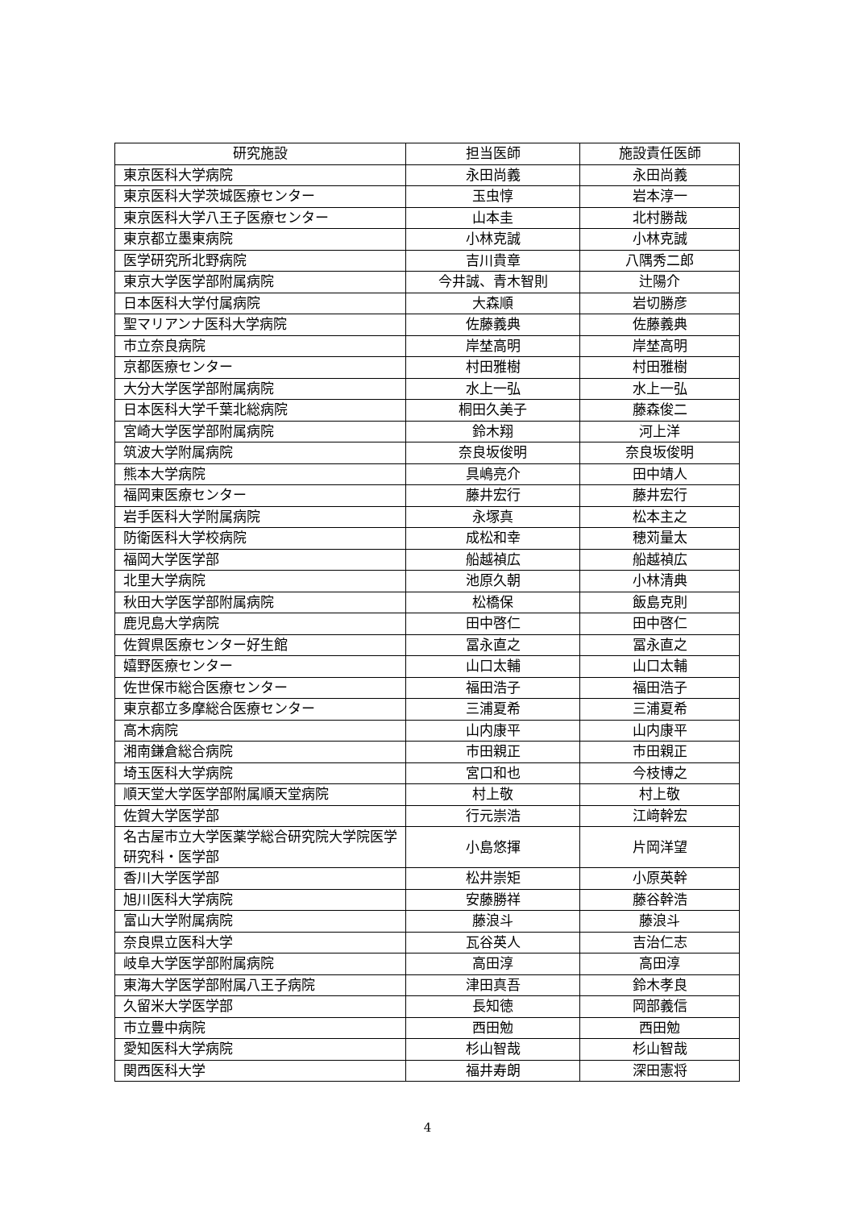| 研究施設 | 担当医師 | 施設責任医師 |
| --- | --- | --- |
| 東京医科大学病院 | 永田尚義 | 永田尚義 |
| 東京医科大学茨城医療センター | 玉虫惇 | 岩本淳一 |
| 東京医科大学八王子医療センター | 山本圭 | 北村勝哉 |
| 東京都立墨東病院 | 小林克誠 | 小林克誠 |
| 医学研究所北野病院 | 吉川貴章 | 八隅秀二郎 |
| 東京大学医学部附属病院 | 今井誠、青木智則 | 辻陽介 |
| 日本医科大学付属病院 | 大森順 | 岩切勝彦 |
| 聖マリアンナ医科大学病院 | 佐藤義典 | 佐藤義典 |
| 市立奈良病院 | 岸埜高明 | 岸埜高明 |
| 京都医療センター | 村田雅樹 | 村田雅樹 |
| 大分大学医学部附属病院 | 水上一弘 | 水上一弘 |
| 日本医科大学千葉北総病院 | 桐田久美子 | 藤森俊二 |
| 宮崎大学医学部附属病院 | 鈴木翔 | 河上洋 |
| 筑波大学附属病院 | 奈良坂俊明 | 奈良坂俊明 |
| 熊本大学病院 | 具嶋亮介 | 田中靖人 |
| 福岡東医療センター | 藤井宏行 | 藤井宏行 |
| 岩手医科大学附属病院 | 永塚真 | 松本主之 |
| 防衛医科大学校病院 | 成松和幸 | 穂苅量太 |
| 福岡大学医学部 | 船越禎広 | 船越禎広 |
| 北里大学病院 | 池原久朝 | 小林清典 |
| 秋田大学医学部附属病院 | 松橋保 | 飯島克則 |
| 鹿児島大学病院 | 田中啓仁 | 田中啓仁 |
| 佐賀県医療センター好生館 | 冨永直之 | 冨永直之 |
| 嬉野医療センター | 山口太輔 | 山口太輔 |
| 佐世保市総合医療センター | 福田浩子 | 福田浩子 |
| 東京都立多摩総合医療センター | 三浦夏希 | 三浦夏希 |
| 高木病院 | 山内康平 | 山内康平 |
| 湘南鎌倉総合病院 | 市田親正 | 市田親正 |
| 埼玉医科大学病院 | 宮口和也 | 今枝博之 |
| 順天堂大学医学部附属順天堂病院 | 村上敬 | 村上敬 |
| 佐賀大学医学部 | 行元崇浩 | 江﨑幹宏 |
| 名古屋市立大学医薬学総合研究院大学院医学研究科・医学部 | 小島悠揮 | 片岡洋望 |
| 香川大学医学部 | 松井崇矩 | 小原英幹 |
| 旭川医科大学病院 | 安藤勝祥 | 藤谷幹浩 |
| 富山大学附属病院 | 藤浪斗 | 藤浪斗 |
| 奈良県立医科大学 | 瓦谷英人 | 吉治仁志 |
| 岐阜大学医学部附属病院 | 高田淳 | 高田淳 |
| 東海大学医学部附属八王子病院 | 津田真吾 | 鈴木孝良 |
| 久留米大学医学部 | 長知徳 | 岡部義信 |
| 市立豊中病院 | 西田勉 | 西田勉 |
| 愛知医科大学病院 | 杉山智哉 | 杉山智哉 |
| 関西医科大学 | 福井寿朗 | 深田憲将 |
4